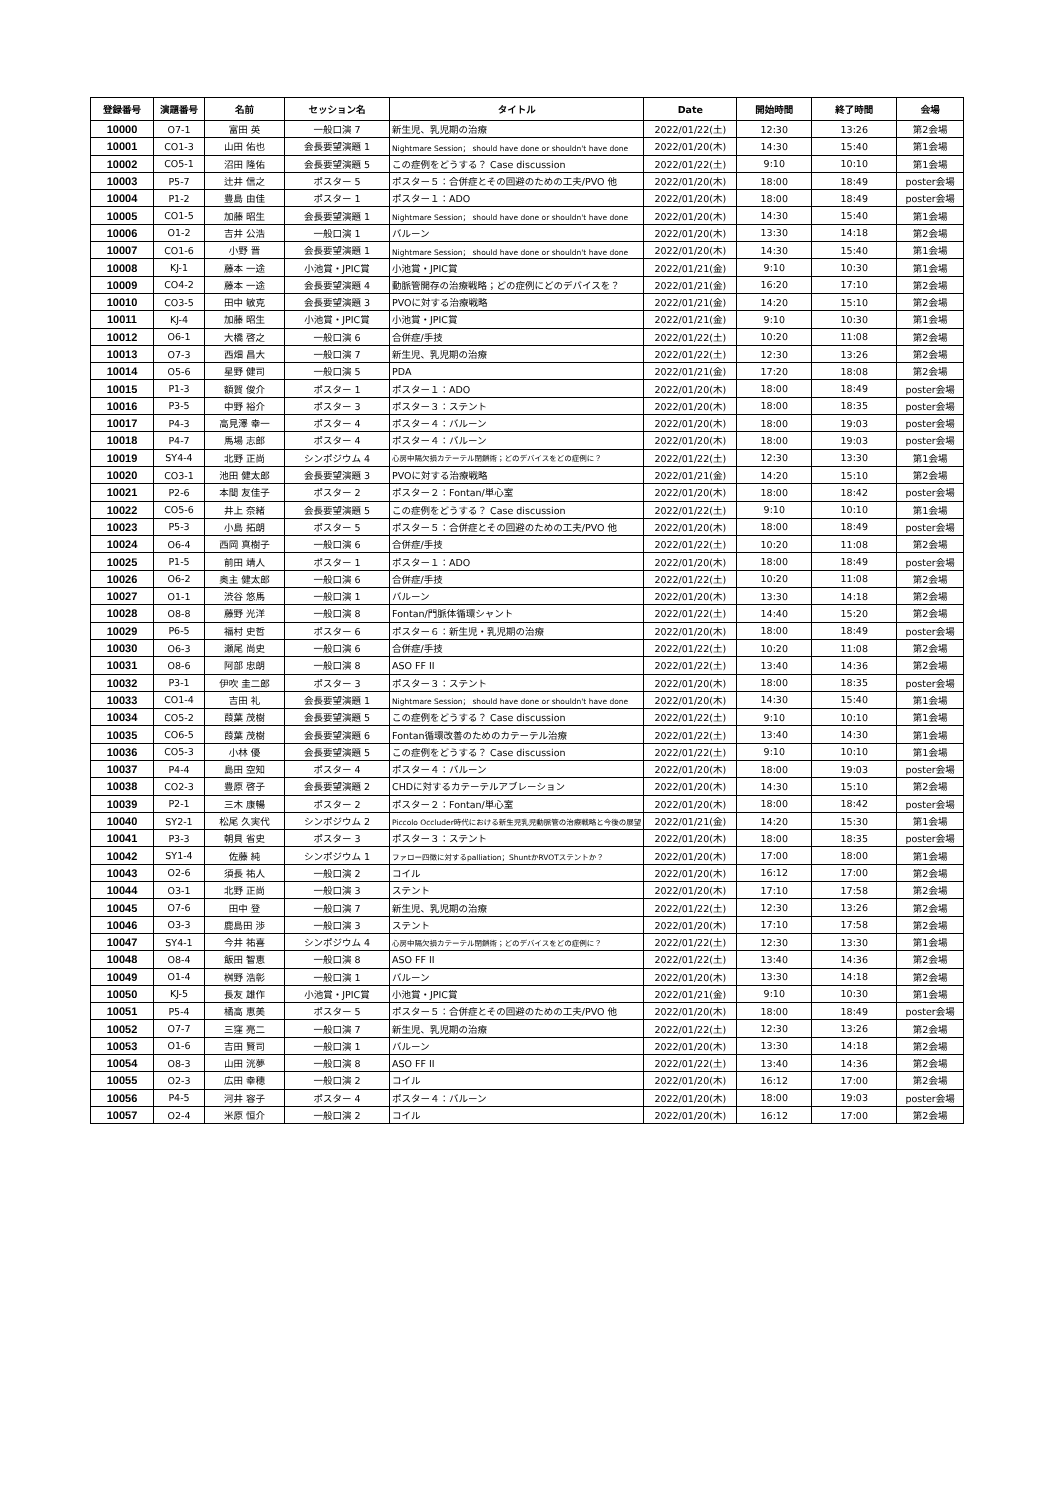| 登録番号 | 演題番号 | 名前 | セッション名 | タイトル | Date | 開始時間 | 終了時間 | 会場 |
| --- | --- | --- | --- | --- | --- | --- | --- | --- |
| 10000 | O7-1 | 富田 英 | 一般口演 7 | 新生児、乳児期の治療 | 2022/01/22(土) | 12:30 | 13:26 | 第2会場 |
| 10001 | CO1-3 | 山田 佑也 | 会長要望演題 1 | Nightmare Session； should have done or shouldn't have done | 2022/01/20(木) | 14:30 | 15:40 | 第1会場 |
| 10002 | CO5-1 | 沼田 隆佑 | 会長要望演題 5 | この症例をどうする？ Case discussion | 2022/01/22(土) | 9:10 | 10:10 | 第1会場 |
| 10003 | P5-7 | 辻井 信之 | ポスター 5 | ポスター５：合併症とその回避のための工夫/PVO 他 | 2022/01/20(木) | 18:00 | 18:49 | poster会場 |
| 10004 | P1-2 | 豊島 由佳 | ポスター 1 | ポスター１：ADO | 2022/01/20(木) | 18:00 | 18:49 | poster会場 |
| 10005 | CO1-5 | 加藤 昭生 | 会長要望演題 1 | Nightmare Session； should have done or shouldn't have done | 2022/01/20(木) | 14:30 | 15:40 | 第1会場 |
| 10006 | O1-2 | 吉井 公浩 | 一般口演 1 | バルーン | 2022/01/20(木) | 13:30 | 14:18 | 第2会場 |
| 10007 | CO1-6 | 小野 晋 | 会長要望演題 1 | Nightmare Session； should have done or shouldn't have done | 2022/01/20(木) | 14:30 | 15:40 | 第1会場 |
| 10008 | KJ-1 | 藤本 一途 | 小池賞・JPIC賞 | 小池賞・JPIC賞 | 2022/01/21(金) | 9:10 | 10:30 | 第1会場 |
| 10009 | CO4-2 | 藤本 一途 | 会長要望演題 4 | 動脈管開存の治療戦略；どの症例にどのデバイスを？ | 2022/01/21(金) | 16:20 | 17:10 | 第2会場 |
| 10010 | CO3-5 | 田中 敏克 | 会長要望演題 3 | PVOに対する治療戦略 | 2022/01/21(金) | 14:20 | 15:10 | 第2会場 |
| 10011 | KJ-4 | 加藤 昭生 | 小池賞・JPIC賞 | 小池賞・JPIC賞 | 2022/01/21(金) | 9:10 | 10:30 | 第1会場 |
| 10012 | O6-1 | 大橋 啓之 | 一般口演 6 | 合併症/手技 | 2022/01/22(土) | 10:20 | 11:08 | 第2会場 |
| 10013 | O7-3 | 西畑 昌大 | 一般口演 7 | 新生児、乳児期の治療 | 2022/01/22(土) | 12:30 | 13:26 | 第2会場 |
| 10014 | O5-6 | 星野 健司 | 一般口演 5 | PDA | 2022/01/21(金) | 17:20 | 18:08 | 第2会場 |
| 10015 | P1-3 | 額賀 俊介 | ポスター 1 | ポスター１：ADO | 2022/01/20(木) | 18:00 | 18:49 | poster会場 |
| 10016 | P3-5 | 中野 裕介 | ポスター 3 | ポスター３：ステント | 2022/01/20(木) | 18:00 | 18:35 | poster会場 |
| 10017 | P4-3 | 高見澤 幸一 | ポスター 4 | ポスター４：バルーン | 2022/01/20(木) | 18:00 | 19:03 | poster会場 |
| 10018 | P4-7 | 馬場 志郎 | ポスター 4 | ポスター４：バルーン | 2022/01/20(木) | 18:00 | 19:03 | poster会場 |
| 10019 | SY4-4 | 北野 正尚 | シンポジウム 4 | 心房中隔欠損カテーテル閉鎖術；どのデバイスをどの症例に？ | 2022/01/22(土) | 12:30 | 13:30 | 第1会場 |
| 10020 | CO3-1 | 池田 健太郎 | 会長要望演題 3 | PVOに対する治療戦略 | 2022/01/21(金) | 14:20 | 15:10 | 第2会場 |
| 10021 | P2-6 | 本間 友佳子 | ポスター 2 | ポスター２：Fontan/単心室 | 2022/01/20(木) | 18:00 | 18:42 | poster会場 |
| 10022 | CO5-6 | 井上 奈緒 | 会長要望演題 5 | この症例をどうする？ Case discussion | 2022/01/22(土) | 9:10 | 10:10 | 第1会場 |
| 10023 | P5-3 | 小島 拓朗 | ポスター 5 | ポスター５：合併症とその回避のための工夫/PVO 他 | 2022/01/20(木) | 18:00 | 18:49 | poster会場 |
| 10024 | O6-4 | 西岡 真樹子 | 一般口演 6 | 合併症/手技 | 2022/01/22(土) | 10:20 | 11:08 | 第2会場 |
| 10025 | P1-5 | 前田 靖人 | ポスター 1 | ポスター１：ADO | 2022/01/20(木) | 18:00 | 18:49 | poster会場 |
| 10026 | O6-2 | 奥主 健太郎 | 一般口演 6 | 合併症/手技 | 2022/01/22(土) | 10:20 | 11:08 | 第2会場 |
| 10027 | O1-1 | 渋谷 悠馬 | 一般口演 1 | バルーン | 2022/01/20(木) | 13:30 | 14:18 | 第2会場 |
| 10028 | O8-8 | 藤野 光洋 | 一般口演 8 | Fontan/門脈体循環シャント | 2022/01/22(土) | 14:40 | 15:20 | 第2会場 |
| 10029 | P6-5 | 福村 史哲 | ポスター 6 | ポスター６：新生児・乳児期の治療 | 2022/01/20(木) | 18:00 | 18:49 | poster会場 |
| 10030 | O6-3 | 瀬尾 尚史 | 一般口演 6 | 合併症/手技 | 2022/01/22(土) | 10:20 | 11:08 | 第2会場 |
| 10031 | O8-6 | 阿部 忠朗 | 一般口演 8 | ASO FF II | 2022/01/22(土) | 13:40 | 14:36 | 第2会場 |
| 10032 | P3-1 | 伊吹 圭二郎 | ポスター 3 | ポスター３：ステント | 2022/01/20(木) | 18:00 | 18:35 | poster会場 |
| 10033 | CO1-4 | 吉田 礼 | 会長要望演題 1 | Nightmare Session； should have done or shouldn't have done | 2022/01/20(木) | 14:30 | 15:40 | 第1会場 |
| 10034 | CO5-2 | 葭葉 茂樹 | 会長要望演題 5 | この症例をどうする？ Case discussion | 2022/01/22(土) | 9:10 | 10:10 | 第1会場 |
| 10035 | CO6-5 | 葭葉 茂樹 | 会長要望演題 6 | Fontan循環改善のためのカテーテル治療 | 2022/01/22(土) | 13:40 | 14:30 | 第1会場 |
| 10036 | CO5-3 | 小林 優 | 会長要望演題 5 | この症例をどうする？ Case discussion | 2022/01/22(土) | 9:10 | 10:10 | 第1会場 |
| 10037 | P4-4 | 島田 空知 | ポスター 4 | ポスター４：バルーン | 2022/01/20(木) | 18:00 | 19:03 | poster会場 |
| 10038 | CO2-3 | 豊原 啓子 | 会長要望演題 2 | CHDに対するカテーテルアブレーション | 2022/01/20(木) | 14:30 | 15:10 | 第2会場 |
| 10039 | P2-1 | 三木 康暢 | ポスター 2 | ポスター２：Fontan/単心室 | 2022/01/20(木) | 18:00 | 18:42 | poster会場 |
| 10040 | SY2-1 | 松尾 久実代 | シンポジウム 2 | Piccolo Occluder時代における新生児乳児動脈管の治療戦略と今後の展望 | 2022/01/21(金) | 14:20 | 15:30 | 第1会場 |
| 10041 | P3-3 | 朝貝 省史 | ポスター 3 | ポスター３：ステント | 2022/01/20(木) | 18:00 | 18:35 | poster会場 |
| 10042 | SY1-4 | 佐藤 純 | シンポジウム 1 | ファロー四徴に対するpalliation；ShuntかRVOTステントか？ | 2022/01/20(木) | 17:00 | 18:00 | 第1会場 |
| 10043 | O2-6 | 須長 祐人 | 一般口演 2 | コイル | 2022/01/20(木) | 16:12 | 17:00 | 第2会場 |
| 10044 | O3-1 | 北野 正尚 | 一般口演 3 | ステント | 2022/01/20(木) | 17:10 | 17:58 | 第2会場 |
| 10045 | O7-6 | 田中 登 | 一般口演 7 | 新生児、乳児期の治療 | 2022/01/22(土) | 12:30 | 13:26 | 第2会場 |
| 10046 | O3-3 | 鹿島田 渉 | 一般口演 3 | ステント | 2022/01/20(木) | 17:10 | 17:58 | 第2会場 |
| 10047 | SY4-1 | 今井 祐喜 | シンポジウム 4 | 心房中隔欠損カテーテル閉鎖術；どのデバイスをどの症例に？ | 2022/01/22(土) | 12:30 | 13:30 | 第1会場 |
| 10048 | O8-4 | 飯田 智恵 | 一般口演 8 | ASO FF II | 2022/01/22(土) | 13:40 | 14:36 | 第2会場 |
| 10049 | O1-4 | 桝野 浩彰 | 一般口演 1 | バルーン | 2022/01/20(木) | 13:30 | 14:18 | 第2会場 |
| 10050 | KJ-5 | 長友 雄作 | 小池賞・JPIC賞 | 小池賞・JPIC賞 | 2022/01/21(金) | 9:10 | 10:30 | 第1会場 |
| 10051 | P5-4 | 橘高 恵美 | ポスター 5 | ポスター５：合併症とその回避のための工夫/PVO 他 | 2022/01/20(木) | 18:00 | 18:49 | poster会場 |
| 10052 | O7-7 | 三窪 亮二 | 一般口演 7 | 新生児、乳児期の治療 | 2022/01/22(土) | 12:30 | 13:26 | 第2会場 |
| 10053 | O1-6 | 吉田 賢司 | 一般口演 1 | バルーン | 2022/01/20(木) | 13:30 | 14:18 | 第2会場 |
| 10054 | O8-3 | 山田 洸夢 | 一般口演 8 | ASO FF II | 2022/01/22(土) | 13:40 | 14:36 | 第2会場 |
| 10055 | O2-3 | 広田 幸穂 | 一般口演 2 | コイル | 2022/01/20(木) | 16:12 | 17:00 | 第2会場 |
| 10056 | P4-5 | 河井 容子 | ポスター 4 | ポスター４：バルーン | 2022/01/20(木) | 18:00 | 19:03 | poster会場 |
| 10057 | O2-4 | 米原 恒介 | 一般口演 2 | コイル | 2022/01/20(木) | 16:12 | 17:00 | 第2会場 |